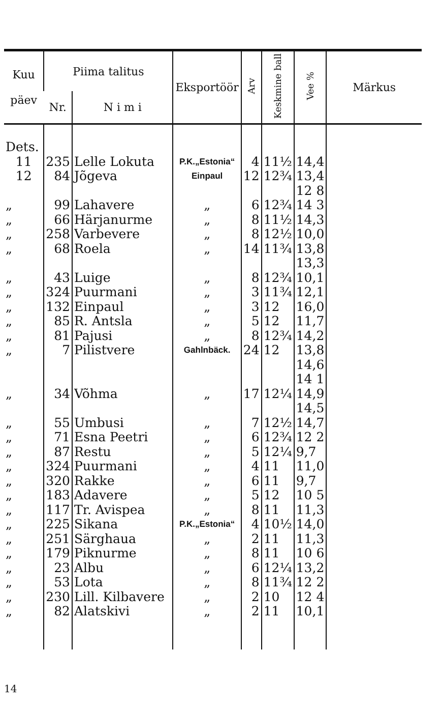| Kuu päev | Piima talitus | | Eksportöör | Arv | Keskmine ball | Vee % | Märkus |
| --- | --- | --- | --- | --- | --- | --- | --- |
| | Nr. | N i m i | | | | | |
| Dets. | | | | | | | |
| 11 | 235 | Lelle Lokuta | P.K.„Estonia“ | 4 | 11½ | 14,4 | |
| 12 | 84 | Jõgeva | Einpaul | 12 | 12¾ | 13,4 | |
| | | | | | | 12 8 | |
| „ | 99 | Lahavere | „ | 6 | 12¾ | 14 3 | |
| „ | 66 | Härjanurme | „ | 8 | 11½ | 14,3 | |
| „ | 258 | Varbevere | „ | 8 | 12½ | 10,0 | |
| „ | 68 | Roela | „ | 14 | 11¾ | 13,8 | |
| | | | | | | 13,3 | |
| „ | 43 | Luige | „ | 8 | 12¾ | 10,1 | |
| „ | 324 | Puurmani | „ | 3 | 11¾ | 12,1 | |
| „ | 132 | Einpaul | „ | 3 | 12 | 16,0 | |
| „ | 85 | R. Antsla | „ | 5 | 12 | 11,7 | |
| „ | 81 | Pajusi | „ | 8 | 12¾ | 14,2 | |
| „ | 7 | Pilistvere | Gahlnbäck. | 24 | 12 | 13,8 | |
| | | | | | | 14,6 | |
| | | | | | | 14 1 | |
| „ | 34 | Võhma | „ | 17 | 12¼ | 14,9 | |
| | | | | | | 14,5 | |
| „ | 55 | Umbusi | „ | 7 | 12½ | 14,7 | |
| „ | 71 | Esna Peetri | „ | 6 | 12¾ | 12 2 | |
| „ | 87 | Restu | „ | 5 | 12¼ | 9,7 | |
| „ | 324 | Puurmani | „ | 4 | 11 | 11,0 | |
| „ | 320 | Rakke | „ | 6 | 11 | 9,7 | |
| „ | 183 | Adavere | „ | 5 | 12 | 10 5 | |
| „ | 117 | Tr. Avispea | „ | 8 | 11 | 11,3 | |
| „ | 225 | Sikana | P.K.„Estonia“ | 4 | 10½ | 14,0 | |
| „ | 251 | Särghaua | „ | 2 | 11 | 11,3 | |
| „ | 179 | Piknurme | „ | 8 | 11 | 10 6 | |
| „ | 23 | Albu | „ | 6 | 12¼ | 13,2 | |
| „ | 53 | Lota | „ | 8 | 11¾ | 12 2 | |
| „ | 230 | Lill. Kilbavere | „ | 2 | 10 | 12 4 | |
| „ | 82 | Alatskivi | „ | 2 | 11 | 10,1 | |
14